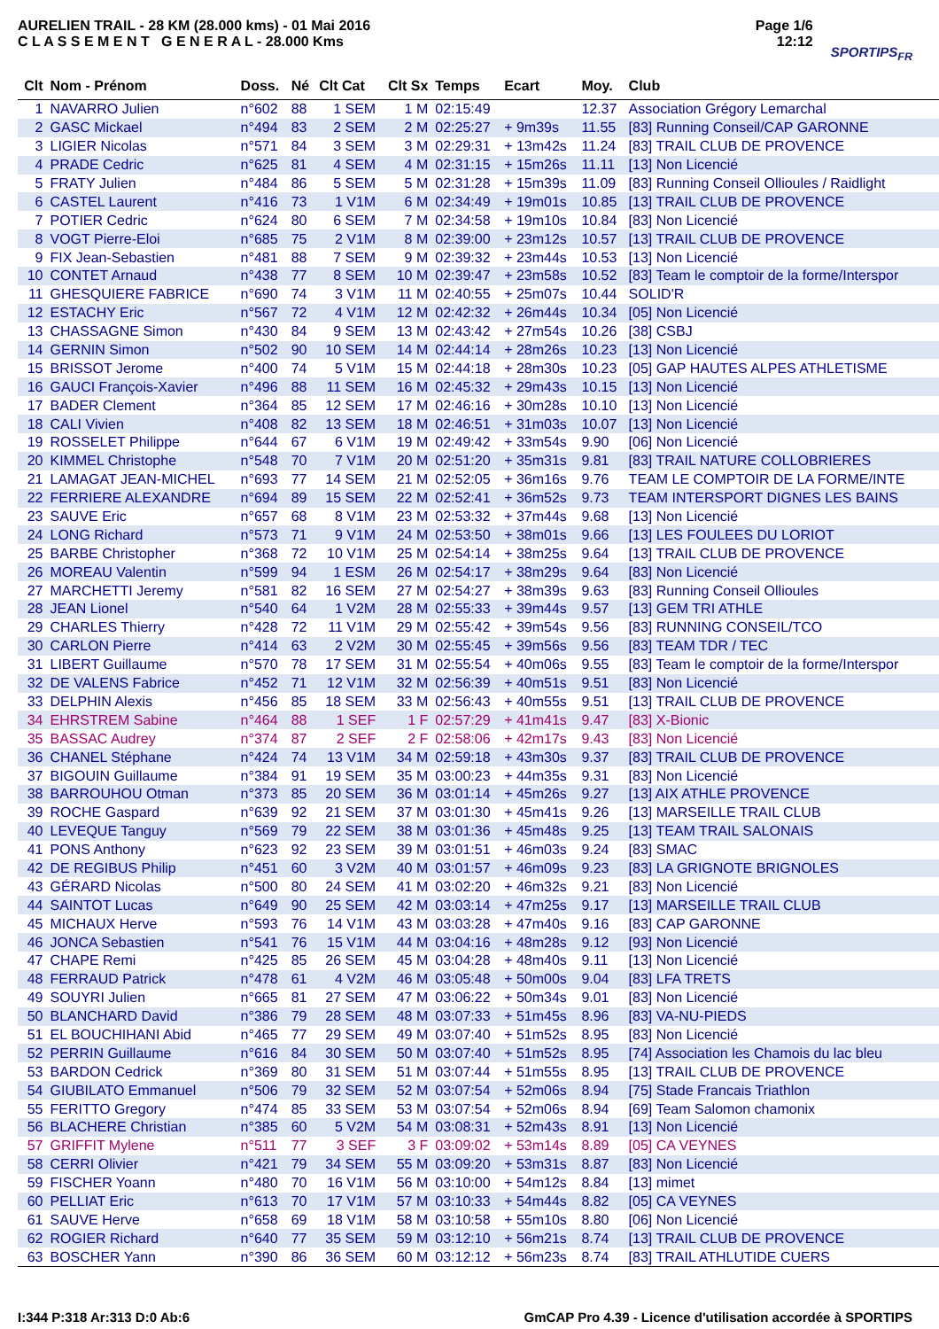AURELIEN TRAIL - 28 KM (28.000 kms) - 01 Mai 2016
C L A S S E M E N T G E N E R A L - 28.000 Kms
Page 1/6
12:12
SPORTIPS<sub>FR</sub>
| Clt | Nom - Prénom | Doss. | Né | Clt Cat | Clt Sx | Temps | Ecart | Moy. | Club |
| --- | --- | --- | --- | --- | --- | --- | --- | --- | --- |
| 1 | NAVARRO Julien | n°602 | 88 | 1 SEM | 1 M | 02:15:49 | | 12.37 | Association Grégory Lemarchal |
| 2 | GASC Mickael | n°494 | 83 | 2 SEM | 2 M | 02:25:27 | + 9m39s | 11.55 | [83] Running Conseil/CAP GARONNE |
| 3 | LIGIER Nicolas | n°571 | 84 | 3 SEM | 3 M | 02:29:31 | + 13m42s | 11.24 | [83] TRAIL CLUB DE PROVENCE |
| 4 | PRADE Cedric | n°625 | 81 | 4 SEM | 4 M | 02:31:15 | + 15m26s | 11.11 | [13] Non Licencié |
| 5 | FRATY Julien | n°484 | 86 | 5 SEM | 5 M | 02:31:28 | + 15m39s | 11.09 | [83] Running Conseil Ollioules / Raidlight |
| 6 | CASTEL Laurent | n°416 | 73 | 1 V1M | 6 M | 02:34:49 | + 19m01s | 10.85 | [13] TRAIL CLUB DE PROVENCE |
| 7 | POTIER Cedric | n°624 | 80 | 6 SEM | 7 M | 02:34:58 | + 19m10s | 10.84 | [83] Non Licencié |
| 8 | VOGT Pierre-Eloi | n°685 | 75 | 2 V1M | 8 M | 02:39:00 | + 23m12s | 10.57 | [13] TRAIL CLUB DE PROVENCE |
| 9 | FIX Jean-Sebastien | n°481 | 88 | 7 SEM | 9 M | 02:39:32 | + 23m44s | 10.53 | [13] Non Licencié |
| 10 | CONTET Arnaud | n°438 | 77 | 8 SEM | 10 M | 02:39:47 | + 23m58s | 10.52 | [83] Team le comptoir de la forme/Interspor |
| 11 | GHESQUIERE FABRICE | n°690 | 74 | 3 V1M | 11 M | 02:40:55 | + 25m07s | 10.44 | SOLID'R |
| 12 | ESTACHY Eric | n°567 | 72 | 4 V1M | 12 M | 02:42:32 | + 26m44s | 10.34 | [05] Non Licencié |
| 13 | CHASSAGNE Simon | n°430 | 84 | 9 SEM | 13 M | 02:43:42 | + 27m54s | 10.26 | [38] CSBJ |
| 14 | GERNIN Simon | n°502 | 90 | 10 SEM | 14 M | 02:44:14 | + 28m26s | 10.23 | [13] Non Licencié |
| 15 | BRISSOT Jerome | n°400 | 74 | 5 V1M | 15 M | 02:44:18 | + 28m30s | 10.23 | [05] GAP HAUTES ALPES ATHLETISME |
| 16 | GAUCI François-Xavier | n°496 | 88 | 11 SEM | 16 M | 02:45:32 | + 29m43s | 10.15 | [13] Non Licencié |
| 17 | BADER Clement | n°364 | 85 | 12 SEM | 17 M | 02:46:16 | + 30m28s | 10.10 | [13] Non Licencié |
| 18 | CALI Vivien | n°408 | 82 | 13 SEM | 18 M | 02:46:51 | + 31m03s | 10.07 | [13] Non Licencié |
| 19 | ROSSELET Philippe | n°644 | 67 | 6 V1M | 19 M | 02:49:42 | + 33m54s | 9.90 | [06] Non Licencié |
| 20 | KIMMEL Christophe | n°548 | 70 | 7 V1M | 20 M | 02:51:20 | + 35m31s | 9.81 | [83] TRAIL NATURE COLLOBRIERES |
| 21 | LAMAGAT JEAN-MICHEL | n°693 | 77 | 14 SEM | 21 M | 02:52:05 | + 36m16s | 9.76 | TEAM LE COMPTOIR DE LA FORME/INTE |
| 22 | FERRIERE ALEXANDRE | n°694 | 89 | 15 SEM | 22 M | 02:52:41 | + 36m52s | 9.73 | TEAM INTERSPORT DIGNES LES BAINS |
| 23 | SAUVE Eric | n°657 | 68 | 8 V1M | 23 M | 02:53:32 | + 37m44s | 9.68 | [13] Non Licencié |
| 24 | LONG Richard | n°573 | 71 | 9 V1M | 24 M | 02:53:50 | + 38m01s | 9.66 | [13] LES FOULEES DU LORIOT |
| 25 | BARBE Christopher | n°368 | 72 | 10 V1M | 25 M | 02:54:14 | + 38m25s | 9.64 | [13] TRAIL CLUB DE PROVENCE |
| 26 | MOREAU Valentin | n°599 | 94 | 1 ESM | 26 M | 02:54:17 | + 38m29s | 9.64 | [83] Non Licencié |
| 27 | MARCHETTI Jeremy | n°581 | 82 | 16 SEM | 27 M | 02:54:27 | + 38m39s | 9.63 | [83] Running Conseil Ollioules |
| 28 | JEAN Lionel | n°540 | 64 | 1 V2M | 28 M | 02:55:33 | + 39m44s | 9.57 | [13] GEM TRI ATHLE |
| 29 | CHARLES Thierry | n°428 | 72 | 11 V1M | 29 M | 02:55:42 | + 39m54s | 9.56 | [83] RUNNING CONSEIL/TCO |
| 30 | CARLON Pierre | n°414 | 63 | 2 V2M | 30 M | 02:55:45 | + 39m56s | 9.56 | [83] TEAM TDR / TEC |
| 31 | LIBERT Guillaume | n°570 | 78 | 17 SEM | 31 M | 02:55:54 | + 40m06s | 9.55 | [83] Team le comptoir de la forme/Interspor |
| 32 | DE VALENS Fabrice | n°452 | 71 | 12 V1M | 32 M | 02:56:39 | + 40m51s | 9.51 | [83] Non Licencié |
| 33 | DELPHIN Alexis | n°456 | 85 | 18 SEM | 33 M | 02:56:43 | + 40m55s | 9.51 | [13] TRAIL CLUB DE PROVENCE |
| 34 | EHRSTREM Sabine | n°464 | 88 | 1 SEF | 1 F | 02:57:29 | + 41m41s | 9.47 | [83] X-Bionic |
| 35 | BASSAC Audrey | n°374 | 87 | 2 SEF | 2 F | 02:58:06 | + 42m17s | 9.43 | [83] Non Licencié |
| 36 | CHANEL Stéphane | n°424 | 74 | 13 V1M | 34 M | 02:59:18 | + 43m30s | 9.37 | [83] TRAIL CLUB DE PROVENCE |
| 37 | BIGOUIN Guillaume | n°384 | 91 | 19 SEM | 35 M | 03:00:23 | + 44m35s | 9.31 | [83] Non Licencié |
| 38 | BARROUHOU Otman | n°373 | 85 | 20 SEM | 36 M | 03:01:14 | + 45m26s | 9.27 | [13] AIX ATHLE PROVENCE |
| 39 | ROCHE Gaspard | n°639 | 92 | 21 SEM | 37 M | 03:01:30 | + 45m41s | 9.26 | [13] MARSEILLE TRAIL CLUB |
| 40 | LEVEQUE Tanguy | n°569 | 79 | 22 SEM | 38 M | 03:01:36 | + 45m48s | 9.25 | [13] TEAM TRAIL SALONAIS |
| 41 | PONS Anthony | n°623 | 92 | 23 SEM | 39 M | 03:01:51 | + 46m03s | 9.24 | [83] SMAC |
| 42 | DE REGIBUS Philip | n°451 | 60 | 3 V2M | 40 M | 03:01:57 | + 46m09s | 9.23 | [83] LA GRIGNOTE BRIGNOLES |
| 43 | GÉRARD Nicolas | n°500 | 80 | 24 SEM | 41 M | 03:02:20 | + 46m32s | 9.21 | [83] Non Licencié |
| 44 | SAINTOT Lucas | n°649 | 90 | 25 SEM | 42 M | 03:03:14 | + 47m25s | 9.17 | [13] MARSEILLE TRAIL CLUB |
| 45 | MICHAUX Herve | n°593 | 76 | 14 V1M | 43 M | 03:03:28 | + 47m40s | 9.16 | [83] CAP GARONNE |
| 46 | JONCA Sebastien | n°541 | 76 | 15 V1M | 44 M | 03:04:16 | + 48m28s | 9.12 | [93] Non Licencié |
| 47 | CHAPE Remi | n°425 | 85 | 26 SEM | 45 M | 03:04:28 | + 48m40s | 9.11 | [13] Non Licencié |
| 48 | FERRAUD Patrick | n°478 | 61 | 4 V2M | 46 M | 03:05:48 | + 50m00s | 9.04 | [83] LFA TRETS |
| 49 | SOUYRI Julien | n°665 | 81 | 27 SEM | 47 M | 03:06:22 | + 50m34s | 9.01 | [83] Non Licencié |
| 50 | BLANCHARD David | n°386 | 79 | 28 SEM | 48 M | 03:07:33 | + 51m45s | 8.96 | [83] VA-NU-PIEDS |
| 51 | EL BOUCHIHANI Abid | n°465 | 77 | 29 SEM | 49 M | 03:07:40 | + 51m52s | 8.95 | [83] Non Licencié |
| 52 | PERRIN Guillaume | n°616 | 84 | 30 SEM | 50 M | 03:07:40 | + 51m52s | 8.95 | [74] Association les Chamois du lac bleu |
| 53 | BARDON Cedrick | n°369 | 80 | 31 SEM | 51 M | 03:07:44 | + 51m55s | 8.95 | [13] TRAIL CLUB DE PROVENCE |
| 54 | GIUBILATO Emmanuel | n°506 | 79 | 32 SEM | 52 M | 03:07:54 | + 52m06s | 8.94 | [75] Stade Francais Triathlon |
| 55 | FERITTO Gregory | n°474 | 85 | 33 SEM | 53 M | 03:07:54 | + 52m06s | 8.94 | [69] Team Salomon chamonix |
| 56 | BLACHERE Christian | n°385 | 60 | 5 V2M | 54 M | 03:08:31 | + 52m43s | 8.91 | [13] Non Licencié |
| 57 | GRIFFIT Mylene | n°511 | 77 | 3 SEF | 3 F | 03:09:02 | + 53m14s | 8.89 | [05] CA VEYNES |
| 58 | CERRI Olivier | n°421 | 79 | 34 SEM | 55 M | 03:09:20 | + 53m31s | 8.87 | [83] Non Licencié |
| 59 | FISCHER Yoann | n°480 | 70 | 16 V1M | 56 M | 03:10:00 | + 54m12s | 8.84 | [13] mimet |
| 60 | PELLIAT Eric | n°613 | 70 | 17 V1M | 57 M | 03:10:33 | + 54m44s | 8.82 | [05] CA VEYNES |
| 61 | SAUVE Herve | n°658 | 69 | 18 V1M | 58 M | 03:10:58 | + 55m10s | 8.80 | [06] Non Licencié |
| 62 | ROGIER Richard | n°640 | 77 | 35 SEM | 59 M | 03:12:10 | + 56m21s | 8.74 | [13] TRAIL CLUB DE PROVENCE |
| 63 | BOSCHER Yann | n°390 | 86 | 36 SEM | 60 M | 03:12:12 | + 56m23s | 8.74 | [83] TRAIL ATHLUTIDE CUERS |
I:344 P:318 Ar:313 D:0 Ab:6 GmCAP Pro 4.39 - Licence d'utilisation accordée à SPORTIPS